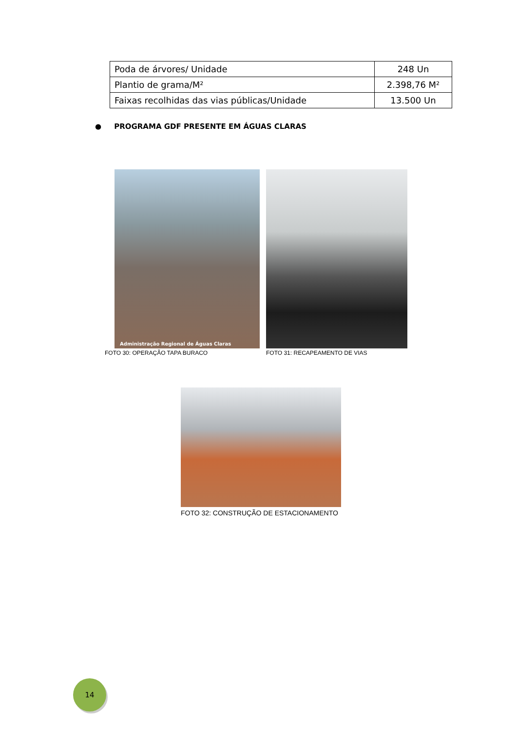| Poda de árvores/ Unidade | 248 Un |
| Plantio de grama/M² | 2.398,76 M² |
| Faixas recolhidas das vias públicas/Unidade | 13.500 Un |
● PROGRAMA GDF PRESENTE EM ÁGUAS CLARAS
Administração Regional de Águas Claras
FOTO 30: OPERAÇÃO TAPA BURACO FOTO 31: RECAPEAMENTO DE VIAS
FOTO 32: CONSTRUÇÃO DE ESTACIONAMENTO
14